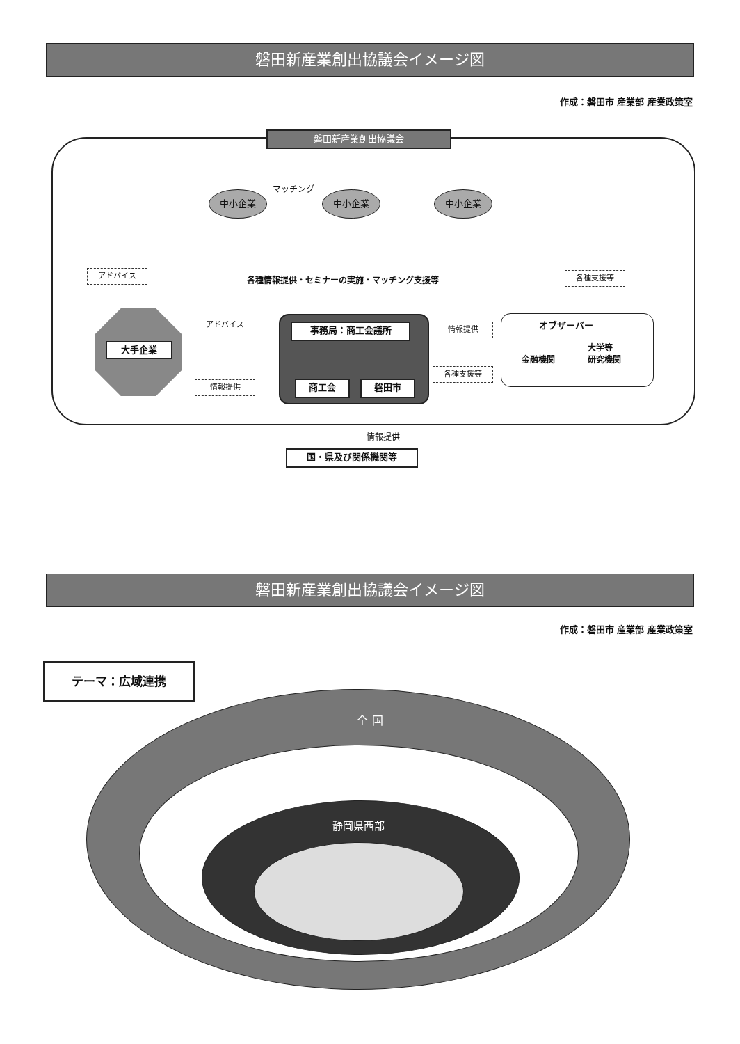磐田新産業創出協議会イメージ図
作成：磐田市 産業部 産業政策室
磐田新産業創出協議会
マッチング
中小企業 中小企業 中小企業
アドバイス
各種情報提供・セミナーの実施・マッチング支援等
各種支援等
大手企業
アドバイス
情報提供
事務局：商工会議所
商工会 磐田市
情報提供
各種支援等
オブザーバー
金融機関
大学等
研究機関
情報提供
国・県及び関係機関等
磐田新産業創出協議会イメージ図
作成：磐田市 産業部 産業政策室
テーマ：広域連携
全 国
静岡県西部